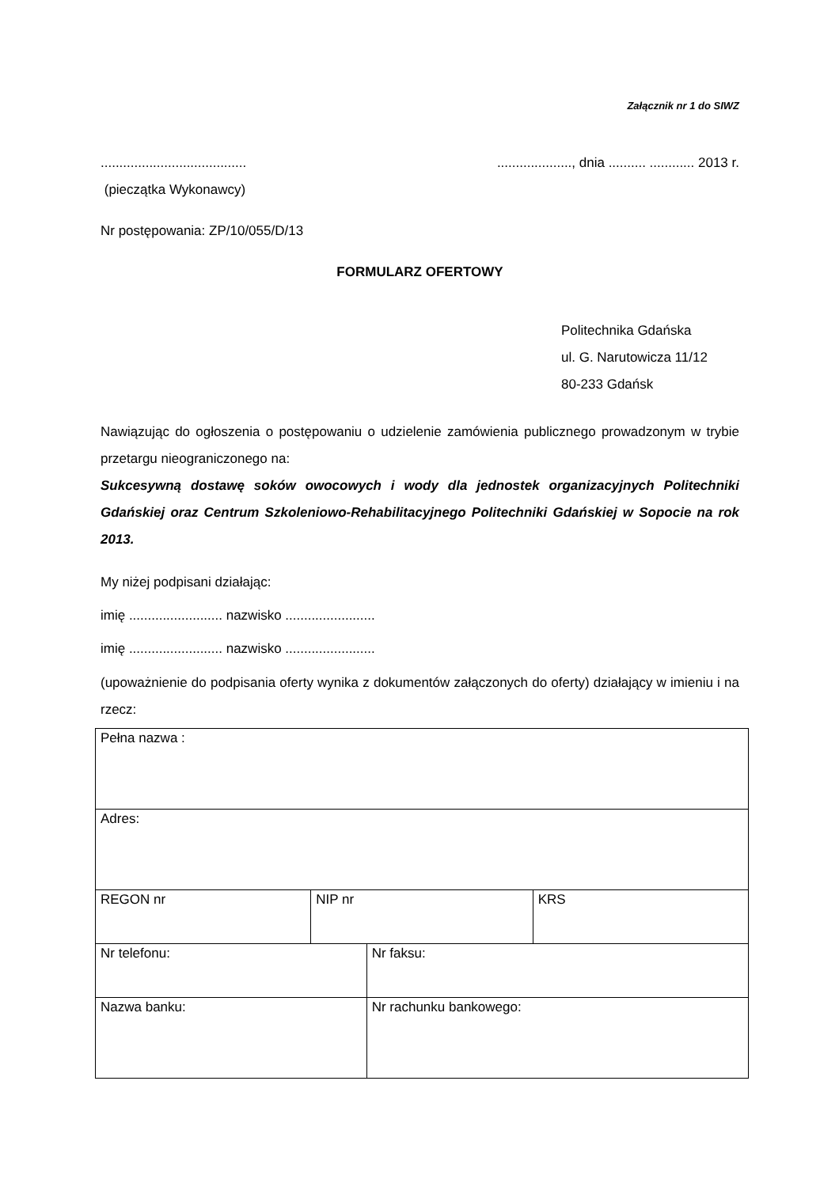Załącznik nr 1 do SIWZ
..........................................................., dnia .......... ............ 2013 r.
(pieczątka Wykonawcy)
Nr postępowania: ZP/10/055/D/13
FORMULARZ OFERTOWY
Politechnika Gdańska
ul. G. Narutowicza 11/12
80-233 Gdańsk
Nawiązując do ogłoszenia o postępowaniu o udzielenie zamówienia publicznego prowadzonym w trybie przetargu nieograniczonego na:
Sukcesywną dostawę soków owocowych i wody dla jednostek organizacyjnych Politechniki Gdańskiej oraz Centrum Szkoleniowo-Rehabilitacyjnego Politechniki Gdańskiej w Sopocie na rok 2013.
My niżej podpisani działając:
imię ......................... nazwisko ........................
imię ......................... nazwisko ........................
(upoważnienie do podpisania oferty wynika z dokumentów załączonych do oferty) działający w imieniu i na rzecz:
| Pełna nazwa : | | | |
| Adres: | | | |
| REGON nr | NIP nr | | KRS |
| Nr telefonu: | | Nr faksu: | |
| Nazwa banku: | | Nr rachunku bankowego: | |